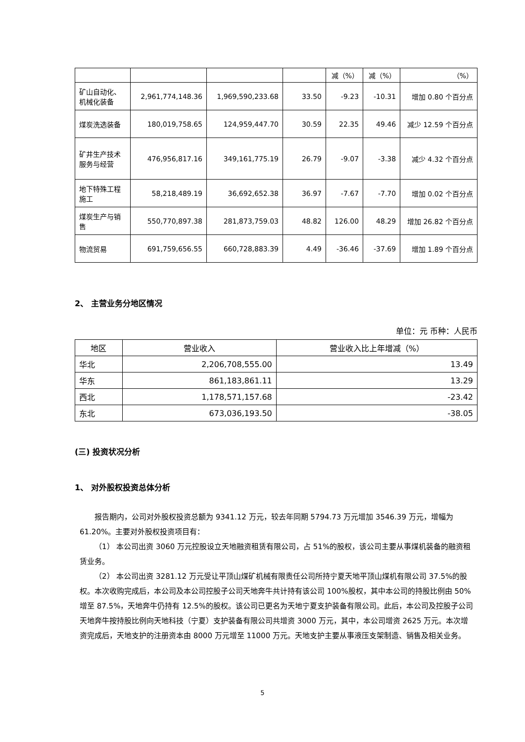| | | | | 减（%） | 减（%） | （%） |
| 矿山自动化、机械化装备 | 2,961,774,148.36 | 1,969,590,233.68 | 33.50 | -9.23 | -10.31 | 增加 0.80 个百分点 |
| 煤炭洗选装备 | 180,019,758.65 | 124,959,447.70 | 30.59 | 22.35 | 49.46 | 减少 12.59 个百分点 |
| 矿井生产技术服务与经营 | 476,956,817.16 | 349,161,775.19 | 26.79 | -9.07 | -3.38 | 减少 4.32 个百分点 |
| 地下特殊工程施工 | 58,218,489.19 | 36,692,652.38 | 36.97 | -7.67 | -7.70 | 增加 0.02 个百分点 |
| 煤炭生产与销售 | 550,770,897.38 | 281,873,759.03 | 48.82 | 126.00 | 48.29 | 增加 26.82 个百分点 |
| 物流贸易 | 691,759,656.55 | 660,728,883.39 | 4.49 | -36.46 | -37.69 | 增加 1.89 个百分点 |
2、 主营业务分地区情况
单位：元 币种：人民币
| 地区 | 营业收入 | 营业收入比上年增减（%） |
| --- | --- | --- |
| 华北 | 2,206,708,555.00 | 13.49 |
| 华东 | 861,183,861.11 | 13.29 |
| 西北 | 1,178,571,157.68 | -23.42 |
| 东北 | 673,036,193.50 | -38.05 |
(三) 投资状况分析
1、 对外股权投资总体分析
报告期内，公司对外股权投资总额为 9341.12 万元，较去年同期 5794.73 万元增加 3546.39 万元，增幅为 61.20%。主要对外股权投资项目有：
（1） 本公司出资 3060 万元控股设立天地融资租赁有限公司，占 51%的股权，该公司主要从事煤机装备的融资租赁业务。
（2） 本公司出资 3281.12 万元受让平顶山煤矿机械有限责任公司所持宁夏天地平顶山煤机有限公司 37.5%的股权。本次收购完成后，本公司及本公司控股子公司天地奔牛共计持有该公司 100%股权，其中本公司的持股比例由 50%增至 87.5%，天地奔牛仍持有 12.5%的股权。该公司已更名为天地宁夏支护装备有限公司。此后，本公司及控股子公司天地奔牛按持股比例向天地科技（宁夏）支护装备有限公司共增资 3000 万元，其中，本公司增资 2625 万元。本次增资完成后，天地支护的注册资本由 8000 万元增至 11000 万元。天地支护主要从事液压支架制造、销售及相关业务。
5